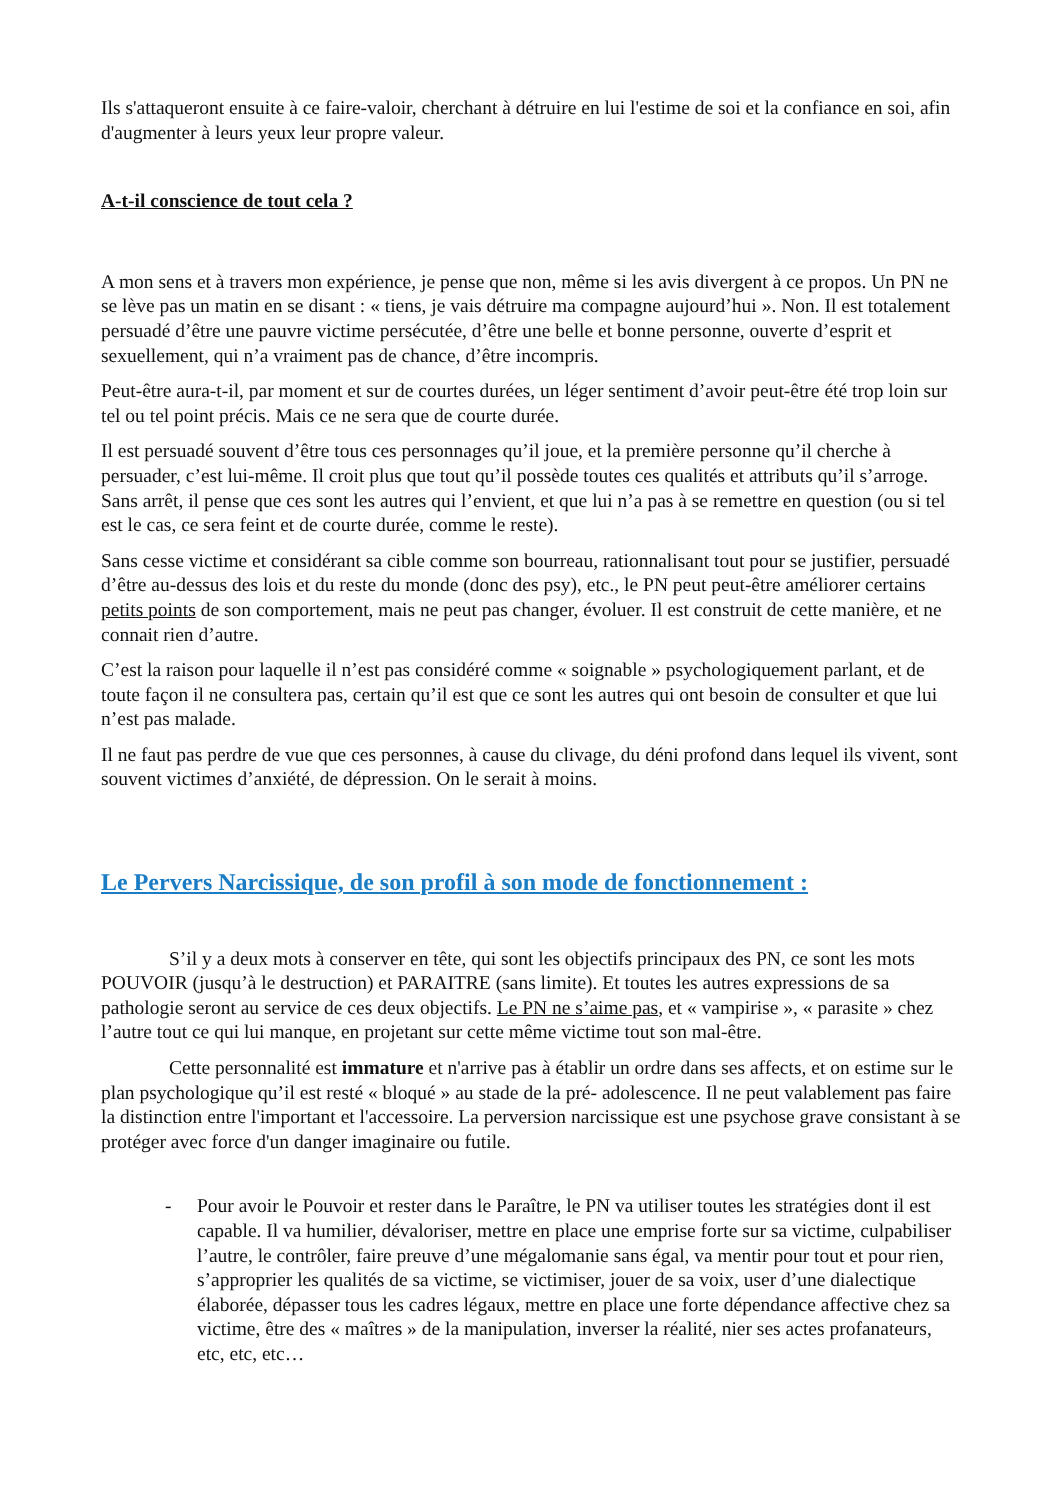Ils s'attaqueront ensuite à ce faire-valoir, cherchant à détruire en lui l'estime de soi et la confiance en soi, afin d'augmenter à leurs yeux leur propre valeur.
A-t-il conscience de tout cela ?
A mon sens et à travers mon expérience, je pense que non, même si les avis divergent à ce propos. Un PN ne se lève pas un matin en se disant : « tiens, je vais détruire ma compagne aujourd’hui ». Non. Il est totalement persuadé d’être une pauvre victime persécutée, d’être une belle et bonne personne, ouverte d’esprit et sexuellement, qui n’a vraiment pas de chance, d’être incompris.
Peut-être aura-t-il, par moment et sur de courtes durées, un léger sentiment d’avoir peut-être été trop loin sur tel ou tel point précis. Mais ce ne sera que de courte durée.
Il est persuadé souvent d’être tous ces personnages qu’il joue, et la première personne qu’il cherche à persuader, c’est lui-même. Il croit plus que tout qu’il possède toutes ces qualités et attributs qu’il s’arroge. Sans arrêt, il pense que ces sont les autres qui l’envient, et que lui n’a pas à se remettre en question (ou si tel est le cas, ce sera feint et de courte durée, comme le reste).
Sans cesse victime et considérant sa cible comme son bourreau, rationnalisant tout pour se justifier, persuadé d’être au-dessus des lois et du reste du monde (donc des psy), etc., le PN peut peut-être améliorer certains petits points de son comportement, mais ne peut pas changer, évoluer. Il est construit de cette manière, et ne connait rien d’autre.
C’est la raison pour laquelle il n’est pas considéré comme « soignable » psychologiquement parlant, et de toute façon il ne consultera pas, certain qu’il est que ce sont les autres qui ont besoin de consulter et que lui n’est pas malade.
Il ne faut pas perdre de vue que ces personnes, à cause du clivage, du déni profond dans lequel ils vivent, sont souvent victimes d’anxiété, de dépression. On le serait à moins.
Le Pervers Narcissique, de son profil à son mode de fonctionnement :
S’il y a deux mots à conserver en tête, qui sont les objectifs principaux des PN, ce sont les mots POUVOIR (jusqu’à le destruction) et PARAITRE (sans limite). Et toutes les autres expressions de sa pathologie seront au service de ces deux objectifs. Le PN ne s’aime pas, et « vampirise », « parasite » chez l’autre tout ce qui lui manque, en projetant sur cette même victime tout son mal-être.
Cette personnalité est immature et n'arrive pas à établir un ordre dans ses affects, et on estime sur le plan psychologique qu’il est resté « bloqué » au stade de la pré- adolescence. Il ne peut valablement pas faire la distinction entre l'important et l'accessoire. La perversion narcissique est une psychose grave consistant à se protéger avec force d'un danger imaginaire ou futile.
- Pour avoir le Pouvoir et rester dans le Paraître, le PN va utiliser toutes les stratégies dont il est capable. Il va humilier, dévaloriser, mettre en place une emprise forte sur sa victime, culpabiliser l’autre, le contrôler, faire preuve d’une mégalomanie sans égal, va mentir pour tout et pour rien, s’approprier les qualités de sa victime, se victimiser, jouer de sa voix, user d’une dialectique élaborée, dépasser tous les cadres légaux, mettre en place une forte dépendance affective chez sa victime, être des « maîtres » de la manipulation, inverser la réalité, nier ses actes profanateurs, etc, etc, etc…